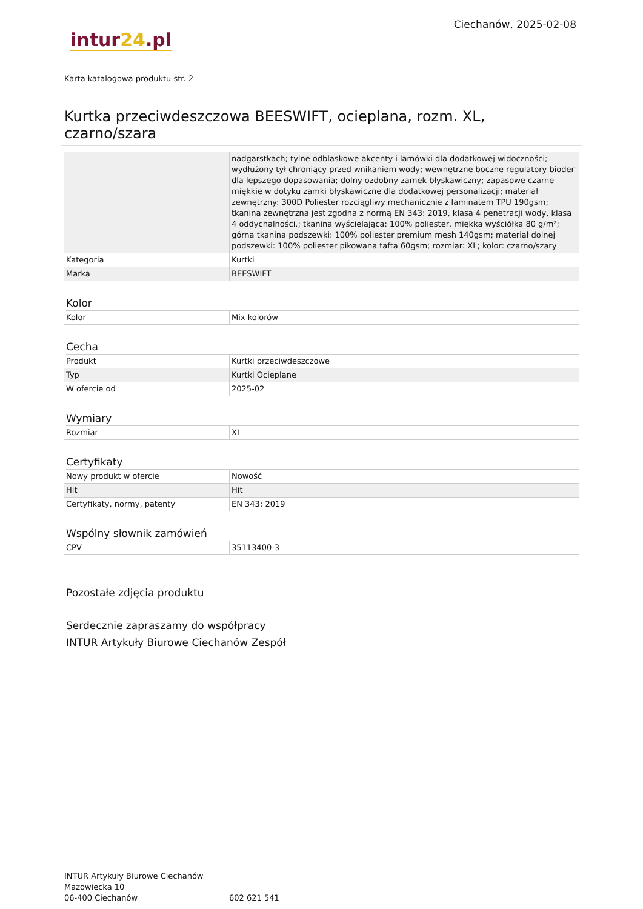intur24.pl
Ciechanów, 2025-02-08
Karta katalogowa produktu str. 2
Kurtka przeciwdeszczowa BEESWIFT, ocieplana, rozm. XL, czarno/szara
| | nadgarstkach; tylne odblaskowe akcenty i lamówki dla dodatkowej widoczności; wydłużony tył chroniący przed wnikaniem wody; wewnętrzne boczne regulatory bioder dla lepszego dopasowania; dolny ozdobny zamek błyskawiczny; zapasowe czarne miękkie w dotyku zamki błyskawiczne dla dodatkowej personalizacji; materiał zewnętrzny: 300D Poliester rozciągliwy mechanicznie z laminatem TPU 190gsm; tkanina zewnętrzna jest zgodna z normą EN 343: 2019, klasa 4 penetracji wody, klasa 4 oddychalności.; tkanina wyścielająca: 100% poliester, miękka wyściółka 80 g/m²; górna tkanina podszewki: 100% poliester premium mesh 140gsm; materiał dolnej podszewki: 100% poliester pikowana tafta 60gsm; rozmiar: XL; kolor: czarno/szary |
| Kategoria | Kurtki |
| Marka | BEESWIFT |
Kolor
| Kolor | Mix kolorów |
Cecha
| Produkt | Kurtki przeciwdeszczowe |
| Typ | Kurtki Ocieplane |
| W ofercie od | 2025-02 |
Wymiary
| Rozmiar | XL |
Certyfikaty
| Nowy produkt w ofercie | Nowość |
| Hit | Hit |
| Certyfikaty, normy, patenty | EN 343: 2019 |
Wspólny słownik zamówień
| CPV | 35113400-3 |
Pozostałe zdjęcia produktu
Serdecznie zapraszamy do współpracy
INTUR Artykuły Biurowe Ciechanów Zespół
INTUR Artykuły Biurowe Ciechanów
Mazowiecka 10
06-400 Ciechanów
602 621 541